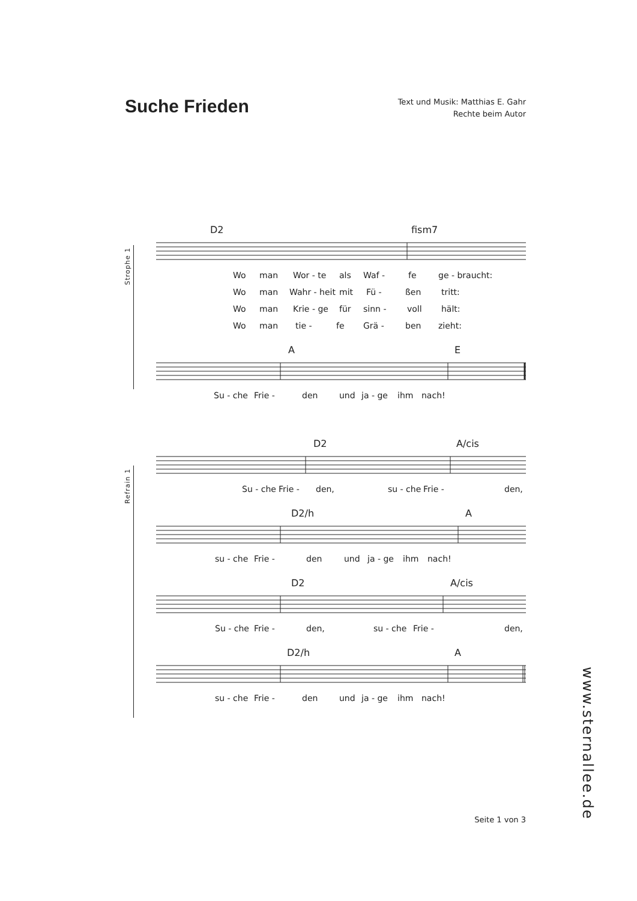Suche Frieden
Text und Musik: Matthias E. Gahr
Rechte beim Autor
Strophe 1
Refrain 1
D2 fism7
Wo man Wor - te als Waf - fe ge - braucht:
Wo man Wahr - heit mit Fü - ßen tritt:
Wo man Krie - ge für sinn - voll hält:
Wo man tie - fe Grä - ben zieht:
A E
Su - che Frie - den und ja - ge ihm nach!
D2 A/cis
Su - che Frie - den, su - che Frie - den,
D2/h A
su - che Frie - den und ja - ge ihm nach!
D2 A/cis
Su - che Frie - den, su - che Frie - den,
D2/h A
su - che Frie - den und ja - ge ihm nach!
www.sternallee.de
Seite 1 von 3